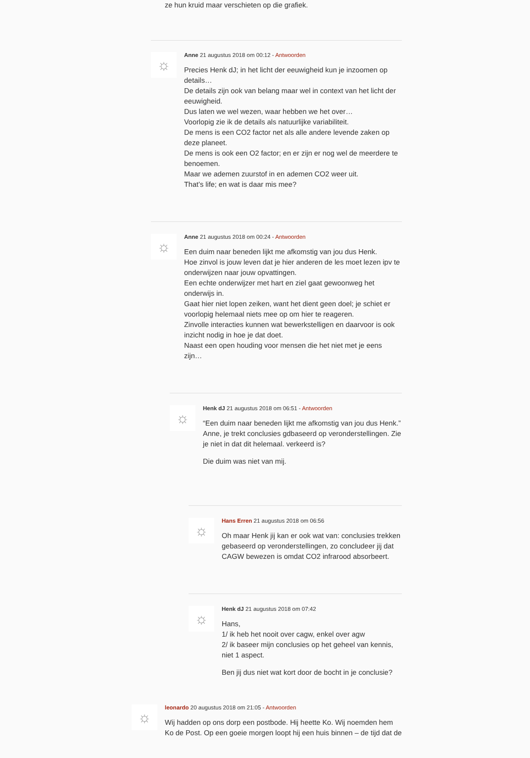ze hun kruid maar verschieten op die grafiek.
☼
Anne 21 augustus 2018 om 00:12 - Antwoorden
Precies Henk dJ; in het licht der eeuwigheid kun je inzoomen op details…
De details zijn ook van belang maar wel in context van het licht der eeuwigheid.
Dus laten we wel wezen, waar hebben we het over…
Voorlopig zie ik de details als natuurlijke variabiliteit.
De mens is een CO2 factor net als alle andere levende zaken op deze planeet.
De mens is ook een O2 factor; en er zijn er nog wel de meerdere te benoemen.
Maar we ademen zuurstof in en ademen CO2 weer uit.
That’s life; en wat is daar mis mee?
☼
Anne 21 augustus 2018 om 00:24 - Antwoorden
Een duim naar beneden lijkt me afkomstig van jou dus Henk.
Hoe zinvol is jouw leven dat je hier anderen de les moet lezen ipv te onderwijzen naar jouw opvattingen.
Een echte onderwijzer met hart en ziel gaat gewoonweg het onderwijs in.
Gaat hier niet lopen zeiken, want het dient geen doel; je schiet er voorlopig helemaal niets mee op om hier te reageren.
Zinvolle interacties kunnen wat bewerkstelligen en daarvoor is ook inzicht nodig in hoe je dat doet.
Naast een open houding voor mensen die het niet met je eens zijn…
☼
Henk dJ 21 augustus 2018 om 06:51 - Antwoorden
“Een duim naar beneden lijkt me afkomstig van jou dus Henk.”
Anne, je trekt conclusies gdbaseerd op veronderstellingen. Zie je niet in dat dit helemaal. verkeerd is?
Die duim was niet van mij.
☼
Hans Erren 21 augustus 2018 om 06:56
Oh maar Henk jij kan er ook wat van: conclusies trekken gebaseerd op veronderstellingen, zo concludeer jij dat CAGW bewezen is omdat CO2 infrarood absorbeert.
☼
Henk dJ 21 augustus 2018 om 07:42
Hans,
1/ ik heb het nooit over cagw, enkel over agw
2/ ik baseer mijn conclusies op het geheel van kennis, niet 1 aspect.
Ben jij dus niet wat kort door de bocht in je conclusie?
☼
leonardo 20 augustus 2018 om 21:05 - Antwoorden
Wij hadden op ons dorp een postbode. Hij heette Ko. Wij noemden hem Ko de Post. Op een goeie morgen loopt hij een huis binnen – de tijd dat de